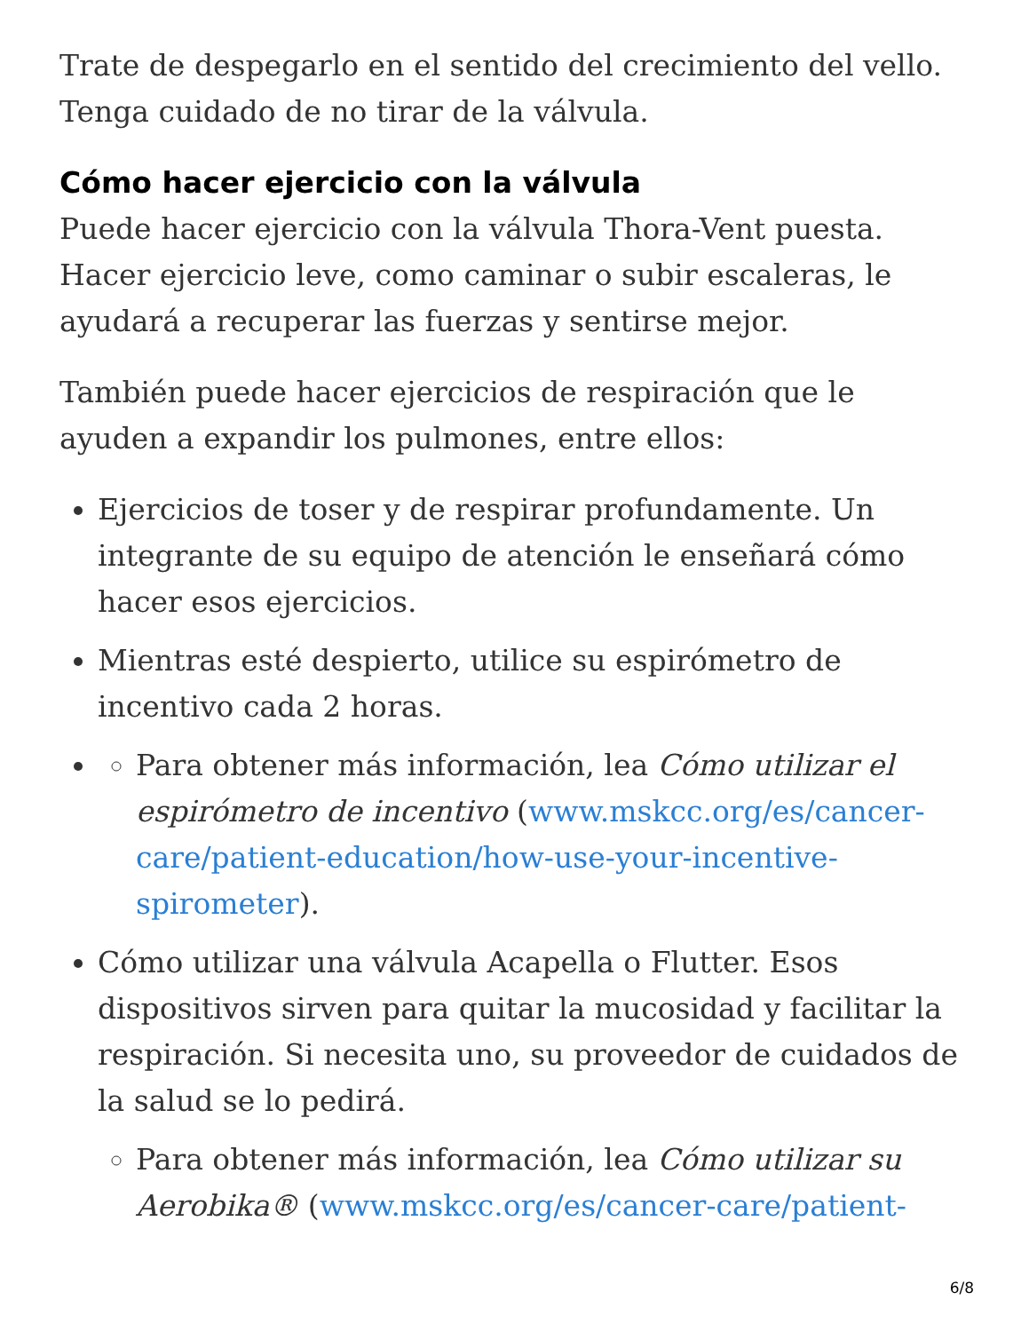Trate de despegarlo en el sentido del crecimiento del vello. Tenga cuidado de no tirar de la válvula.
Cómo hacer ejercicio con la válvula
Puede hacer ejercicio con la válvula Thora-Vent puesta. Hacer ejercicio leve, como caminar o subir escaleras, le ayudará a recuperar las fuerzas y sentirse mejor.
También puede hacer ejercicios de respiración que le ayuden a expandir los pulmones, entre ellos:
Ejercicios de toser y de respirar profundamente. Un integrante de su equipo de atención le enseñará cómo hacer esos ejercicios.
Mientras esté despierto, utilice su espirómetro de incentivo cada 2 horas.
Para obtener más información, lea Cómo utilizar el espirómetro de incentivo (www.mskcc.org/es/cancer-care/patient-education/how-use-your-incentive-spirometer).
Cómo utilizar una válvula Acapella o Flutter. Esos dispositivos sirven para quitar la mucosidad y facilitar la respiración. Si necesita uno, su proveedor de cuidados de la salud se lo pedirá.
Para obtener más información, lea Cómo utilizar su Aerobika® (www.mskcc.org/es/cancer-care/patient-
6/8